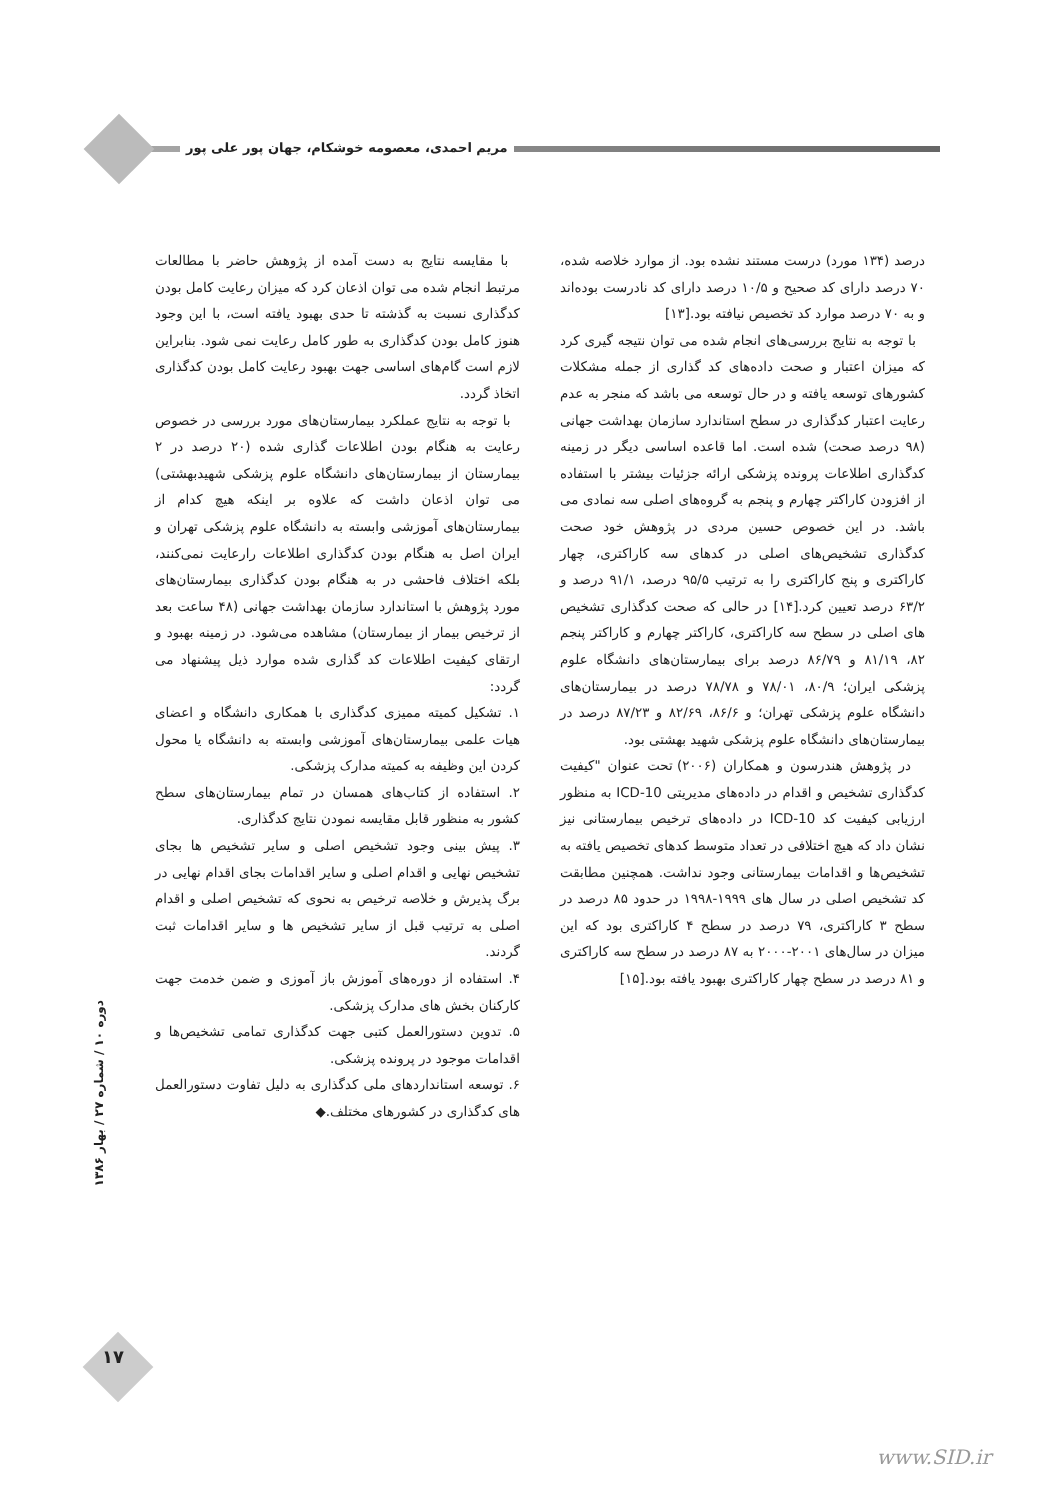مریم احمدی، معصومه خوشکام، جهان پور علی پور
درصد (۱۳۴ مورد) درست مستند نشده بود. از موارد خلاصه شده، ۷۰ درصد دارای کد صحیح و ۱۰/۵ درصد دارای کد نادرست بوده‌اند و به ۷۰ درصد موارد کد تخصیص نیافته بود.[۱۳]
با توجه به نتایج بررسی‌های انجام شده می توان نتیجه گیری کرد که میزان اعتبار و صحت داده‌های کد گذاری از جمله مشکلات کشورهای توسعه یافته و در حال توسعه می باشد که منجر به عدم رعایت اعتبار کدگذاری در سطح استاندارد سازمان بهداشت جهانی (۹۸ درصد صحت) شده است. اما قاعده اساسی دیگر در زمینه کدگذاری اطلاعات پرونده پزشکی ارائه جزئیات بیشتر با استفاده از افزودن کاراکتر چهارم و پنجم به گروه‌های اصلی سه نمادی می باشد. در این خصوص حسین مردی در پژوهش خود صحت کدگذاری تشخیص‌های اصلی در کدهای سه کاراکتری، چهار کاراکتری و پنج کاراکتری را به ترتیب ۹۵/۵ درصد، ۹۱/۱ درصد و ۶۳/۲ درصد تعیین کرد.[۱۴] در حالی که صحت کدگذاری تشخیص های اصلی در سطح سه کاراکتری، کاراکتر چهارم و کاراکتر پنجم ۸۲، ۸۱/۱۹ و ۸۶/۷۹ درصد برای بیمارستان‌های دانشگاه علوم پزشکی ایران؛ ۸۰/۹، ۷۸/۰۱ و ۷۸/۷۸ درصد در بیمارستان‌های دانشگاه علوم پزشکی تهران؛ و ۸۶/۶، ۸۲/۶۹ و ۸۷/۲۳ درصد در بیمارستان‌های دانشگاه علوم پزشکی شهید بهشتی بود.
در پژوهش هندرسون و همکاران (۲۰۰۶) تحت عنوان "کیفیت کدگذاری تشخیص و اقدام در داده‌های مدیریتی ICD-10 به منظور ارزیابی کیفیت کد ICD-10 در داده‌های ترخیص بیمارستانی نیز نشان داد که هیچ اختلافی در تعداد متوسط کدهای تخصیص یافته به تشخیص‌ها و اقدامات بیمارستانی وجود نداشت. همچنین مطابقت کد تشخیص اصلی در سال های ۱۹۹۹-۱۹۹۸ در حدود ۸۵ درصد در سطح ۳ کاراکتری، ۷۹ درصد در سطح ۴ کاراکتری بود که این میزان در سال‌های ۲۰۰۱-۲۰۰۰ به ۸۷ درصد در سطح سه کاراکتری و ۸۱ درصد در سطح چهار کاراکتری بهبود یافته بود.[۱۵]
با مقایسه نتایج به دست آمده از پژوهش حاضر با مطالعات مرتبط انجام شده می توان اذعان کرد که میزان رعایت کامل بودن کدگذاری نسبت به گذشته تا حدی بهبود یافته است، با این وجود هنوز کامل بودن کدگذاری به طور کامل رعایت نمی شود. بنابراین لازم است گام‌های اساسی جهت بهبود رعایت کامل بودن کدگذاری اتخاذ گردد.
با توجه به نتایج عملکرد بیمارستان‌های مورد بررسی در خصوص رعایت به هنگام بودن اطلاعات گذاری شده (۲۰ درصد در ۲ بیمارستان از بیمارستان‌های دانشگاه علوم پزشکی شهیدبهشتی) می توان اذعان داشت که علاوه بر اینکه هیچ کدام از بیمارستان‌های آموزشی وابسته به دانشگاه علوم پزشکی تهران و ایران اصل به هنگام بودن کدگذاری اطلاعات رارعایت نمی‌کنند، بلکه اختلاف فاحشی در به هنگام بودن کدگذاری بیمارستان‌های مورد پژوهش با استاندارد سازمان بهداشت جهانی (۴۸ ساعت بعد از ترخیص بیمار از بیمارستان) مشاهده می‌شود. در زمینه بهبود و ارتقای کیفیت اطلاعات کد گذاری شده موارد ذیل پیشنهاد می گردد:
۱. تشکیل کمیته ممیزی کدگذاری با همکاری دانشگاه و اعضای هیات علمی بیمارستان‌های آموزشی وابسته به دانشگاه یا محول کردن این وظیفه به کمیته مدارک پزشکی.
۲. استفاده از کتاب‌های همسان در تمام بیمارستان‌های سطح کشور به منظور قابل مقایسه نمودن نتایج کدگذاری.
۳. پیش بینی وجود تشخیص اصلی و سایر تشخیص ها بجای تشخیص نهایی و اقدام اصلی و سایر اقدامات بجای اقدام نهایی در برگ پذیرش و خلاصه ترخیص به نحوی که تشخیص اصلی و اقدام اصلی به ترتیب قبل از سایر تشخیص ها و سایر اقدامات ثبت گردند.
۴. استفاده از دوره‌های آموزش باز آموزی و ضمن خدمت جهت کارکنان بخش های مدارک پزشکی.
۵. تدوین دستورالعمل کتبی جهت کدگذاری تمامی تشخیص‌ها و اقدامات موجود در پرونده پزشکی.
۶. توسعه استانداردهای ملی کدگذاری به دلیل تفاوت دستورالعمل های کدگذاری در کشورهای مختلف.◆
دوره ۱۰ / شماره ۲۷ / بهار ۱۳۸۶
۱۷
www.SID.ir